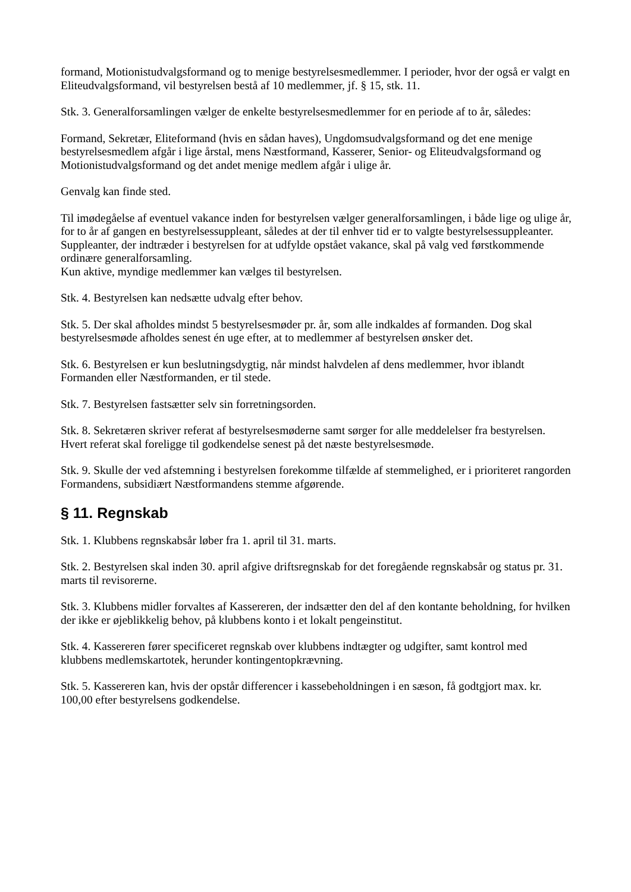formand, Motionistudvalgsformand og to menige bestyrelsesmedlemmer. I perioder, hvor der også er valgt en Eliteudvalgsformand, vil bestyrelsen bestå af 10 medlemmer, jf. § 15, stk. 11.
Stk. 3. Generalforsamlingen vælger de enkelte bestyrelsesmedlemmer for en periode af to år, således:
Formand, Sekretær, Eliteformand (hvis en sådan haves), Ungdomsudvalgsformand og det ene menige bestyrelsesmedlem afgår i lige årstal, mens Næstformand, Kasserer, Senior- og Eliteudvalgsformand og Motionistudvalgsformand og det andet menige medlem afgår i ulige år.
Genvalg kan finde sted.
Til imødegåelse af eventuel vakance inden for bestyrelsen vælger generalforsamlingen, i både lige og ulige år, for to år af gangen en bestyrelsessuppleant, således at der til enhver tid er to valgte bestyrelsessuppleanter. Suppleanter, der indtræder i bestyrelsen for at udfylde opstået vakance, skal på valg ved førstkommende ordinære generalforsamling.
Kun aktive, myndige medlemmer kan vælges til bestyrelsen.
Stk. 4. Bestyrelsen kan nedsætte udvalg efter behov.
Stk. 5. Der skal afholdes mindst 5 bestyrelsesmøder pr. år, som alle indkaldes af formanden. Dog skal bestyrelsesmøde afholdes senest én uge efter, at to medlemmer af bestyrelsen ønsker det.
Stk. 6. Bestyrelsen er kun beslutningsdygtig, når mindst halvdelen af dens medlemmer, hvor iblandt Formanden eller Næstformanden, er til stede.
Stk. 7. Bestyrelsen fastsætter selv sin forretningsorden.
Stk. 8. Sekretæren skriver referat af bestyrelsesmøderne samt sørger for alle meddelelser fra bestyrelsen. Hvert referat skal foreligge til godkendelse senest på det næste bestyrelsesmøde.
Stk. 9. Skulle der ved afstemning i bestyrelsen forekomme tilfælde af stemmelighed, er i prioriteret rangorden Formandens, subsidiært Næstformandens stemme afgørende.
§ 11. Regnskab
Stk. 1. Klubbens regnskabsår løber fra 1. april til 31. marts.
Stk. 2. Bestyrelsen skal inden 30. april afgive driftsregnskab for det foregående regnskabsår og status pr. 31. marts til revisorerne.
Stk. 3. Klubbens midler forvaltes af Kassereren, der indsætter den del af den kontante beholdning, for hvilken der ikke er øjeblikkelig behov, på klubbens konto i et lokalt pengeinstitut.
Stk. 4. Kassereren fører specificeret regnskab over klubbens indtægter og udgifter, samt kontrol med klubbens medlemskartotek, herunder kontingentopkrævning.
Stk. 5. Kassereren kan, hvis der opstår differencer i kassebeholdningen i en sæson, få godtgjort max. kr. 100,00 efter bestyrelsens godkendelse.